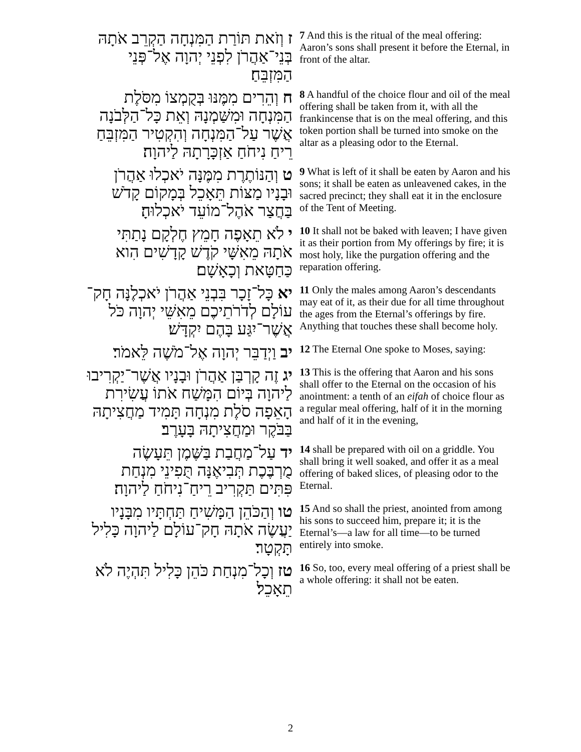| ז וְזֹאת תּוֹרַת הַמִּנְחָה הַקְרֵב אֹתָהּ בְּנֵי־אַהֲרֹן לִפְנֵי יְהוָה אֶל־פְּנֵי הַמִּזְבֵּחַ׃ | 7 And this is the ritual of the meal offering: Aaron’s sons shall present it before the Eternal, in front of the altar. |
| ח וְהֵרִים מִמֶּנּוּ בְּקֻמְצוֹ מִסֹּלֶת הַמִּנְחָה וּמִשַּׁמְנָהּ וְאֵת כָּל־הַלְּבֹנָה אֲשֶׁר עַל־הַמִּנְחָה וְהִקְטִיר הַמִּזְבֵּחַ רֵיחַ נִיחֹחַ אַזְכָּרָתָהּ לַיהוָה׃ | 8 A handful of the choice flour and oil of the meal offering shall be taken from it, with all the frankincense that is on the meal offering, and this token portion shall be turned into smoke on the altar as a pleasing odor to the Eternal. |
| ט וְהַנּוֹתֶרֶת מִמֶּנָּה יֹאכְלוּ אַהֲרֹן וּבָנָיו מַצּוֹת תֵּאָכֵל בְּמָקוֹם קָדֹשׁ בַּחֲצַר אֹהֶל־מוֹעֵד יֹאכְלוּהָ׃ | 9 What is left of it shall be eaten by Aaron and his sons; it shall be eaten as unleavened cakes, in the sacred precinct; they shall eat it in the enclosure of the Tent of Meeting. |
| י לֹא תֵאָפֶה חָמֵץ חֶלְקָם נָתַתִּי אֹתָהּ מֵאִשָּׁי קֹדֶשׁ קָדָשִׁים הִוא כַּחַטָּאת וְכָאָשָׁם׃ | 10 It shall not be baked with leaven; I have given it as their portion from My offerings by fire; it is most holy, like the purgation offering and the reparation offering. |
| יא כָּל־זָכָר בִּבְנֵי אַהֲרֹן יֹאכְלֶנָּה חָק־עוֹלָם לְדֹרֹתֵיכֶם מֵאִשֵּׁי יְהוָה כֹּל אֲשֶׁר־יִגַּע בָּהֶם יִקְדָּשׁ׃ | 11 Only the males among Aaron’s descendants may eat of it, as their due for all time throughout the ages from the Eternal’s offerings by fire. Anything that touches these shall become holy. |
| יב וַיְדַבֵּר יְהוָה אֶל־מֹשֶׁה לֵּאמֹר׃ | 12 The Eternal One spoke to Moses, saying: |
| יג זֶה קָרְבַּן אַהֲרֹן וּבָנָיו אֲשֶׁר־יַקְרִיבוּ לַיהוָה בְּיוֹם הִמָּשַׁח אֹתוֹ עֲשִׂירִת הָאֵפָה סֹלֶת מִנְחָה תָּמִיד מַחֲצִיתָהּ בַּבֹּקֶר וּמַחֲצִיתָהּ בָּעָרֶב׃ | 13 This is the offering that Aaron and his sons shall offer to the Eternal on the occasion of his anointment: a tenth of an eifah of choice flour as a regular meal offering, half of it in the morning and half of it in the evening, |
| יד עַל־מַחֲבַת בַּשֶּׁמֶן תֵּעָשֶׂה מֻרְבֶּכֶת תְּבִיאֶנָּה תֻּפִינֵי מִנְחַת פִּתִּים תַּקְרִיב רֵיחַ־נִיחֹחַ לַיהוָה׃ | 14 shall be prepared with oil on a griddle. You shall bring it well soaked, and offer it as a meal offering of baked slices, of pleasing odor to the Eternal. |
| טו וְהַכֹּהֵן הַמָּשִׁיחַ תַּחְתָּיו מִבָּנָיו יַעֲשֶׂה אֹתָהּ חָק־עוֹלָם לַיהוָה כָּלִיל תָּקְטָר׃ | 15 And so shall the priest, anointed from among his sons to succeed him, prepare it; it is the Eternal’s—a law for all time—to be turned entirely into smoke. |
| טז וְכָל־מִנְחַת כֹּהֵן כָּלִיל תִּהְיֶה לֹא תֵאָכֵל׃ | 16 So, too, every meal offering of a priest shall be a whole offering: it shall not be eaten. |
2